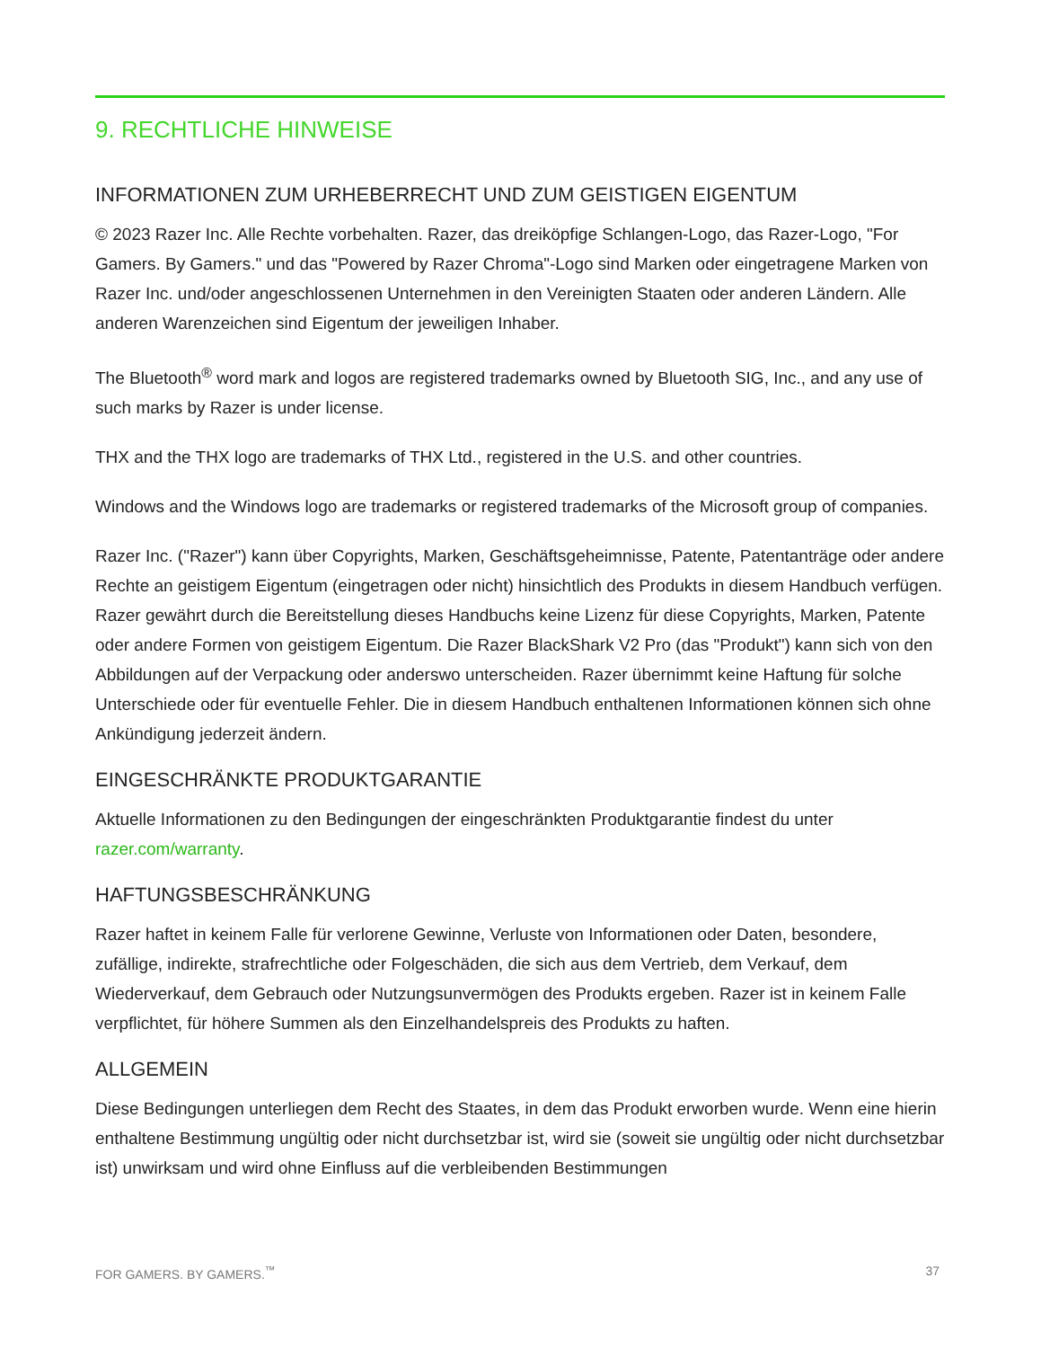9. RECHTLICHE HINWEISE
INFORMATIONEN ZUM URHEBERRECHT UND ZUM GEISTIGEN EIGENTUM
© 2023 Razer Inc. Alle Rechte vorbehalten. Razer, das dreiköpfige Schlangen-Logo, das Razer-Logo, "For Gamers. By Gamers." und das "Powered by Razer Chroma"-Logo sind Marken oder eingetragene Marken von Razer Inc. und/oder angeschlossenen Unternehmen in den Vereinigten Staaten oder anderen Ländern. Alle anderen Warenzeichen sind Eigentum der jeweiligen Inhaber.
The Bluetooth<sup>®</sup> word mark and logos are registered trademarks owned by Bluetooth SIG, Inc., and any use of such marks by Razer is under license.
THX and the THX logo are trademarks of THX Ltd., registered in the U.S. and other countries.
Windows and the Windows logo are trademarks or registered trademarks of the Microsoft group of companies.
Razer Inc. ("Razer") kann über Copyrights, Marken, Geschäftsgeheimnisse, Patente, Patentanträge oder andere Rechte an geistigem Eigentum (eingetragen oder nicht) hinsichtlich des Produkts in diesem Handbuch verfügen. Razer gewährt durch die Bereitstellung dieses Handbuchs keine Lizenz für diese Copyrights, Marken, Patente oder andere Formen von geistigem Eigentum. Die Razer BlackShark V2 Pro (das "Produkt") kann sich von den Abbildungen auf der Verpackung oder anderswo unterscheiden. Razer übernimmt keine Haftung für solche Unterschiede oder für eventuelle Fehler. Die in diesem Handbuch enthaltenen Informationen können sich ohne Ankündigung jederzeit ändern.
EINGESCHRÄNKTE PRODUKTGARANTIE
Aktuelle Informationen zu den Bedingungen der eingeschränkten Produktgarantie findest du unter razer.com/warranty.
HAFTUNGSBESCHRÄNKUNG
Razer haftet in keinem Falle für verlorene Gewinne, Verluste von Informationen oder Daten, besondere, zufällige, indirekte, strafrechtliche oder Folgeschäden, die sich aus dem Vertrieb, dem Verkauf, dem Wiederverkauf, dem Gebrauch oder Nutzungsunvermögen des Produkts ergeben. Razer ist in keinem Falle verpflichtet, für höhere Summen als den Einzelhandelspreis des Produkts zu haften.
ALLGEMEIN
Diese Bedingungen unterliegen dem Recht des Staates, in dem das Produkt erworben wurde. Wenn eine hierin enthaltene Bestimmung ungültig oder nicht durchsetzbar ist, wird sie (soweit sie ungültig oder nicht durchsetzbar ist) unwirksam und wird ohne Einfluss auf die verbleibenden Bestimmungen
FOR GAMERS. BY GAMERS.<sup>™</sup> 37